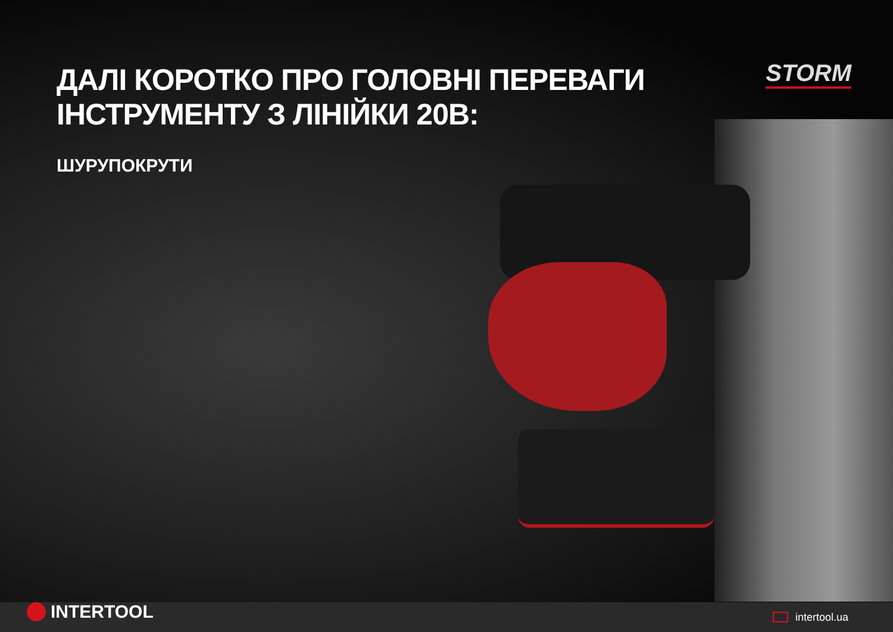ДАЛІ КОРОТКО ПРО ГОЛОВНІ ПЕРЕВАГИ
ІНСТРУМЕНТУ З ЛІНІЙКИ 20В:
ШУРУПОКРУТИ
STORM
INTERTOOL
intertool.ua